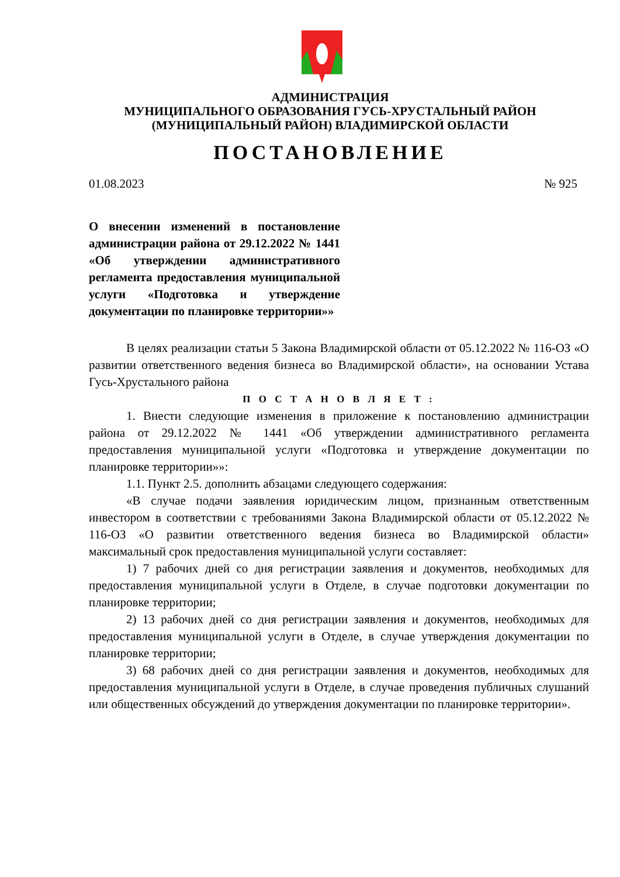АДМИНИСТРАЦИЯ
МУНИЦИПАЛЬНОГО ОБРАЗОВАНИЯ ГУСЬ-ХРУСТАЛЬНЫЙ РАЙОН
(МУНИЦИПАЛЬНЫЙ РАЙОН) ВЛАДИМИРСКОЙ ОБЛАСТИ
ПОСТАНОВЛЕНИЕ
01.08.2023 № 925
О внесении изменений в постановление администрации района от 29.12.2022 № 1441 «Об утверждении административного регламента предоставления муниципальной услуги «Подготовка и утверждение документации по планировке территории»»
В целях реализации статьи 5 Закона Владимирской области от 05.12.2022 № 116-ОЗ «О развитии ответственного ведения бизнеса во Владимирской области», на основании Устава Гусь-Хрустального района
П О С Т А Н О В Л Я Е Т :
1. Внести следующие изменения в приложение к постановлению администрации района от 29.12.2022 № 1441 «Об утверждении административного регламента предоставления муниципальной услуги «Подготовка и утверждение документации по планировке территории»»:
1.1. Пункт 2.5. дополнить абзацами следующего содержания:
«В случае подачи заявления юридическим лицом, признанным ответственным инвестором в соответствии с требованиями Закона Владимирской области от 05.12.2022 № 116-ОЗ «О развитии ответственного ведения бизнеса во Владимирской области» максимальный срок предоставления муниципальной услуги составляет:
1) 7 рабочих дней со дня регистрации заявления и документов, необходимых для предоставления муниципальной услуги в Отделе, в случае подготовки документации по планировке территории;
2) 13 рабочих дней со дня регистрации заявления и документов, необходимых для предоставления муниципальной услуги в Отделе, в случае утверждения документации по планировке территории;
3) 68 рабочих дней со дня регистрации заявления и документов, необходимых для предоставления муниципальной услуги в Отделе, в случае проведения публичных слушаний или общественных обсуждений до утверждения документации по планировке территории».